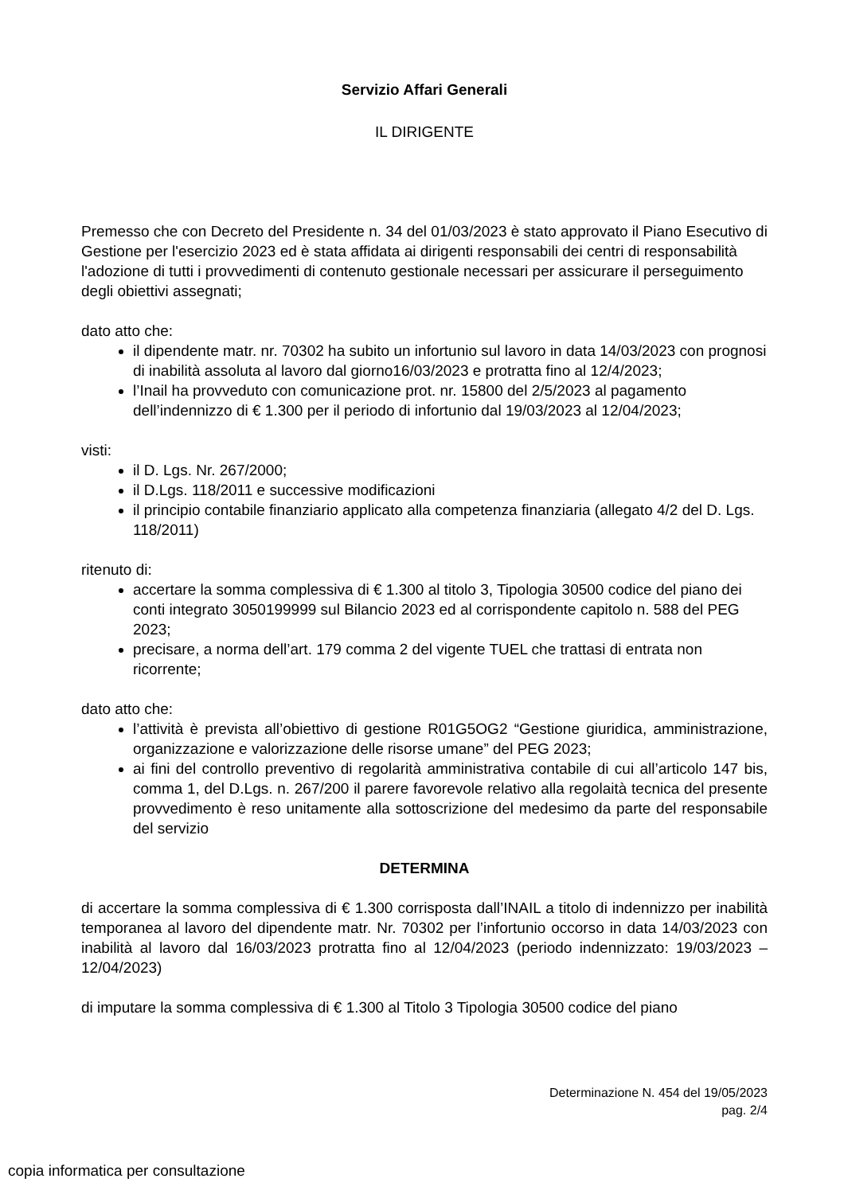Servizio Affari Generali
IL DIRIGENTE
Premesso che con Decreto del Presidente n. 34 del 01/03/2023 è stato approvato il Piano Esecutivo di Gestione per l'esercizio 2023 ed è stata affidata ai dirigenti responsabili dei centri di responsabilità l'adozione di tutti i provvedimenti di contenuto gestionale necessari per assicurare il perseguimento degli obiettivi assegnati;
dato atto che:
il dipendente matr. nr. 70302 ha subito un infortunio sul lavoro in data 14/03/2023 con prognosi di inabilità assoluta al lavoro dal giorno16/03/2023 e protratta fino al 12/4/2023;
l’Inail ha provveduto con comunicazione prot. nr. 15800 del 2/5/2023 al pagamento dell’indennizzo di € 1.300 per il periodo di infortunio dal 19/03/2023 al 12/04/2023;
visti:
il D. Lgs. Nr. 267/2000;
il D.Lgs. 118/2011 e successive modificazioni
il principio contabile finanziario applicato alla competenza finanziaria (allegato 4/2 del D. Lgs. 118/2011)
ritenuto di:
accertare la somma complessiva di € 1.300 al titolo 3, Tipologia 30500 codice del piano dei conti integrato 3050199999 sul Bilancio 2023 ed al corrispondente capitolo n. 588 del PEG 2023;
precisare, a norma dell’art. 179 comma 2 del vigente TUEL che trattasi di entrata non ricorrente;
dato atto che:
l’attività è prevista all’obiettivo di gestione R01G5OG2 “Gestione giuridica, amministrazione, organizzazione e valorizzazione delle risorse umane” del PEG 2023;
ai fini del controllo preventivo di regolarità amministrativa contabile di cui all’articolo 147 bis, comma 1, del D.Lgs. n. 267/200 il parere favorevole relativo alla regolaità tecnica del presente provvedimento è reso unitamente alla sottoscrizione del medesimo da parte del responsabile del servizio
DETERMINA
di accertare la somma complessiva di € 1.300 corrisposta dall’INAIL a titolo di indennizzo per inabilità temporanea al lavoro del dipendente matr. Nr. 70302 per l’infortunio occorso in data 14/03/2023 con inabilità al lavoro dal 16/03/2023 protratta fino al 12/04/2023 (periodo indennizzato: 19/03/2023 – 12/04/2023)
di imputare la somma complessiva di € 1.300 al Titolo 3 Tipologia 30500 codice del piano
Determinazione N. 454 del 19/05/2023
pag. 2/4
copia informatica per consultazione